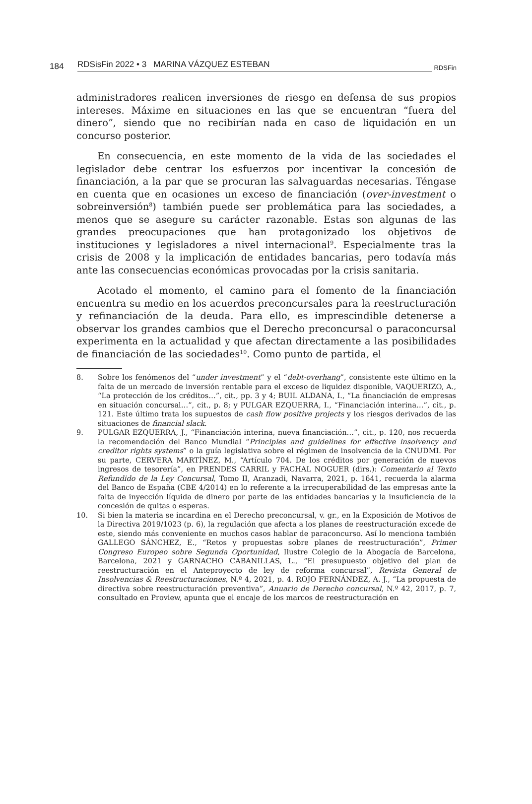184 RDSisFin 2022 • 3 MARINA VÁZQUEZ ESTEBAN RDSFin
administradores realicen inversiones de riesgo en defensa de sus propios intereses. Máxime en situaciones en las que se encuentran “fuera del dinero”, siendo que no recibirían nada en caso de liquidación en un concurso posterior.
En consecuencia, en este momento de la vida de las sociedades el legislador debe centrar los esfuerzos por incentivar la concesión de financiación, a la par que se procuran las salvaguardas necesarias. Téngase en cuenta que en ocasiones un exceso de financiación (over-investment o sobreinversión<sup>8</sup>) también puede ser problemática para las sociedades, a menos que se asegure su carácter razonable. Estas son algunas de las grandes preocupaciones que han protagonizado los objetivos de instituciones y legisladores a nivel internacional<sup>9</sup>. Especialmente tras la crisis de 2008 y la implicación de entidades bancarias, pero todavía más ante las consecuencias económicas provocadas por la crisis sanitaria.
Acotado el momento, el camino para el fomento de la financiación encuentra su medio en los acuerdos preconcursales para la reestructuración y refinanciación de la deuda. Para ello, es imprescindible detenerse a observar los grandes cambios que el Derecho preconcursal o paraconcursal experimenta en la actualidad y que afectan directamente a las posibilidades de financiación de las sociedades<sup>10</sup>. Como punto de partida, el
8. Sobre los fenómenos del “under investment” y el “debt-overhang”, consistente este último en la falta de un mercado de inversión rentable para el exceso de liquidez disponible, VAQUERIZO, A., “La protección de los créditos…”, cit., pp. 3 y 4; BUIL ALDANA, I., “La financiación de empresas en situación concursal…”, cit., p. 8; y PULGAR EZQUERRA, I., “Financiación interina…”, cit., p. 121. Este último trata los supuestos de cash flow positive projects y los riesgos derivados de las situaciones de financial slack.
9. PULGAR EZQUERRA, J., “Financiación interina, nueva financiación…”, cit., p. 120, nos recuerda la recomendación del Banco Mundial “Principles and guidelines for effective insolvency and creditor rights systems” o la guía legislativa sobre el régimen de insolvencia de la CNUDMI. Por su parte, CERVERA MARTÍNEZ, M., “Artículo 704. De los créditos por generación de nuevos ingresos de tesorería”, en PRENDES CARRIL y FACHAL NOGUER (dirs.): Comentario al Texto Refundido de la Ley Concursal, Tomo II, Aranzadi, Navarra, 2021, p. 1641, recuerda la alarma del Banco de España (CBE 4/2014) en lo referente a la irrecuperabilidad de las empresas ante la falta de inyección líquida de dinero por parte de las entidades bancarias y la insuficiencia de la concesión de quitas o esperas.
10. Si bien la materia se incardina en el Derecho preconcursal, v. gr., en la Exposición de Motivos de la Directiva 2019/1023 (p. 6), la regulación que afecta a los planes de reestructuración excede de este, siendo más conveniente en muchos casos hablar de paraconcurso. Así lo menciona también GALLEGO SÁNCHEZ, E., “Retos y propuestas sobre planes de reestructuración”, Primer Congreso Europeo sobre Segunda Oportunidad, Ilustre Colegio de la Abogacía de Barcelona, Barcelona, 2021 y GARNACHO CABANILLAS, L., “El presupuesto objetivo del plan de reestructuración en el Anteproyecto de ley de reforma concursal”, Revista General de Insolvencias & Reestructuraciones, N.º 4, 2021, p. 4. ROJO FERNÁNDEZ, A. J., “La propuesta de directiva sobre reestructuración preventiva”, Anuario de Derecho concursal, N.º 42, 2017, p. 7, consultado en Proview, apunta que el encaje de los marcos de reestructuración en